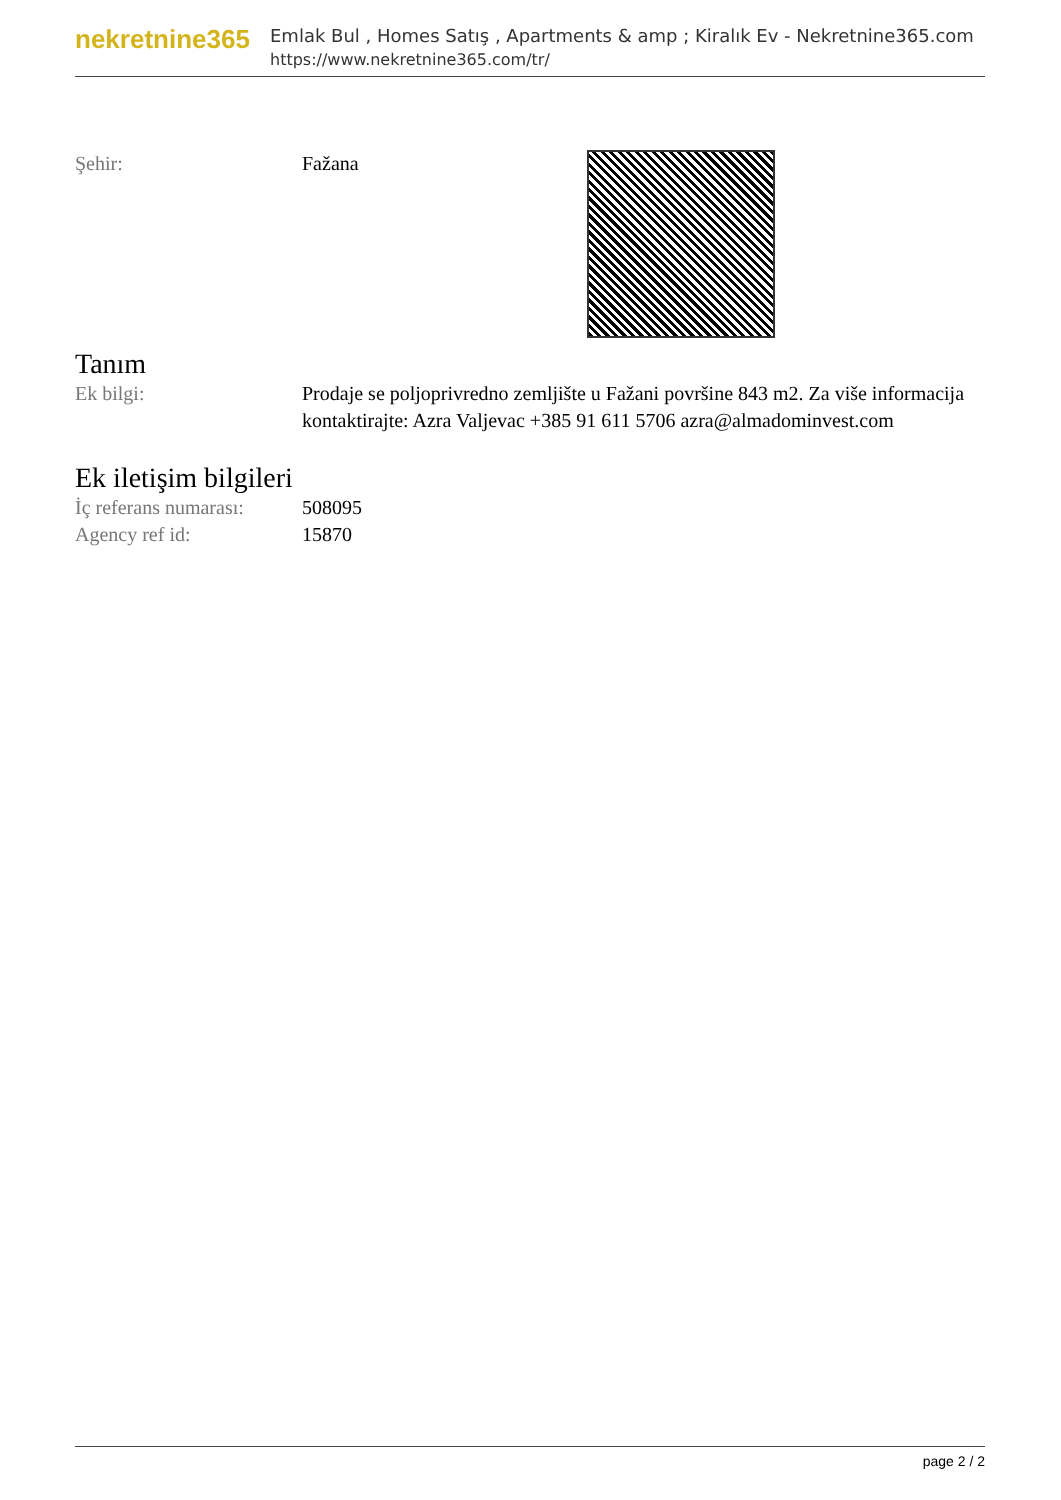nekretnine365
Emlak Bul , Homes Satış , Apartments & amp ; Kiralık Ev - Nekretnine365.com
https://www.nekretnine365.com/tr/
| Şehir: | Fažana | |
Tanım
| Ek bilgi: | Prodaje se poljoprivredno zemljište u Fažani površine 843 m2. Za više informacija kontaktirajte: Azra Valjevac +385 91 611 5706 azra@almadominvest.com |
Ek iletişim bilgileri
| İç referans numarası: | 508095 |
| Agency ref id: | 15870 |
page 2 / 2